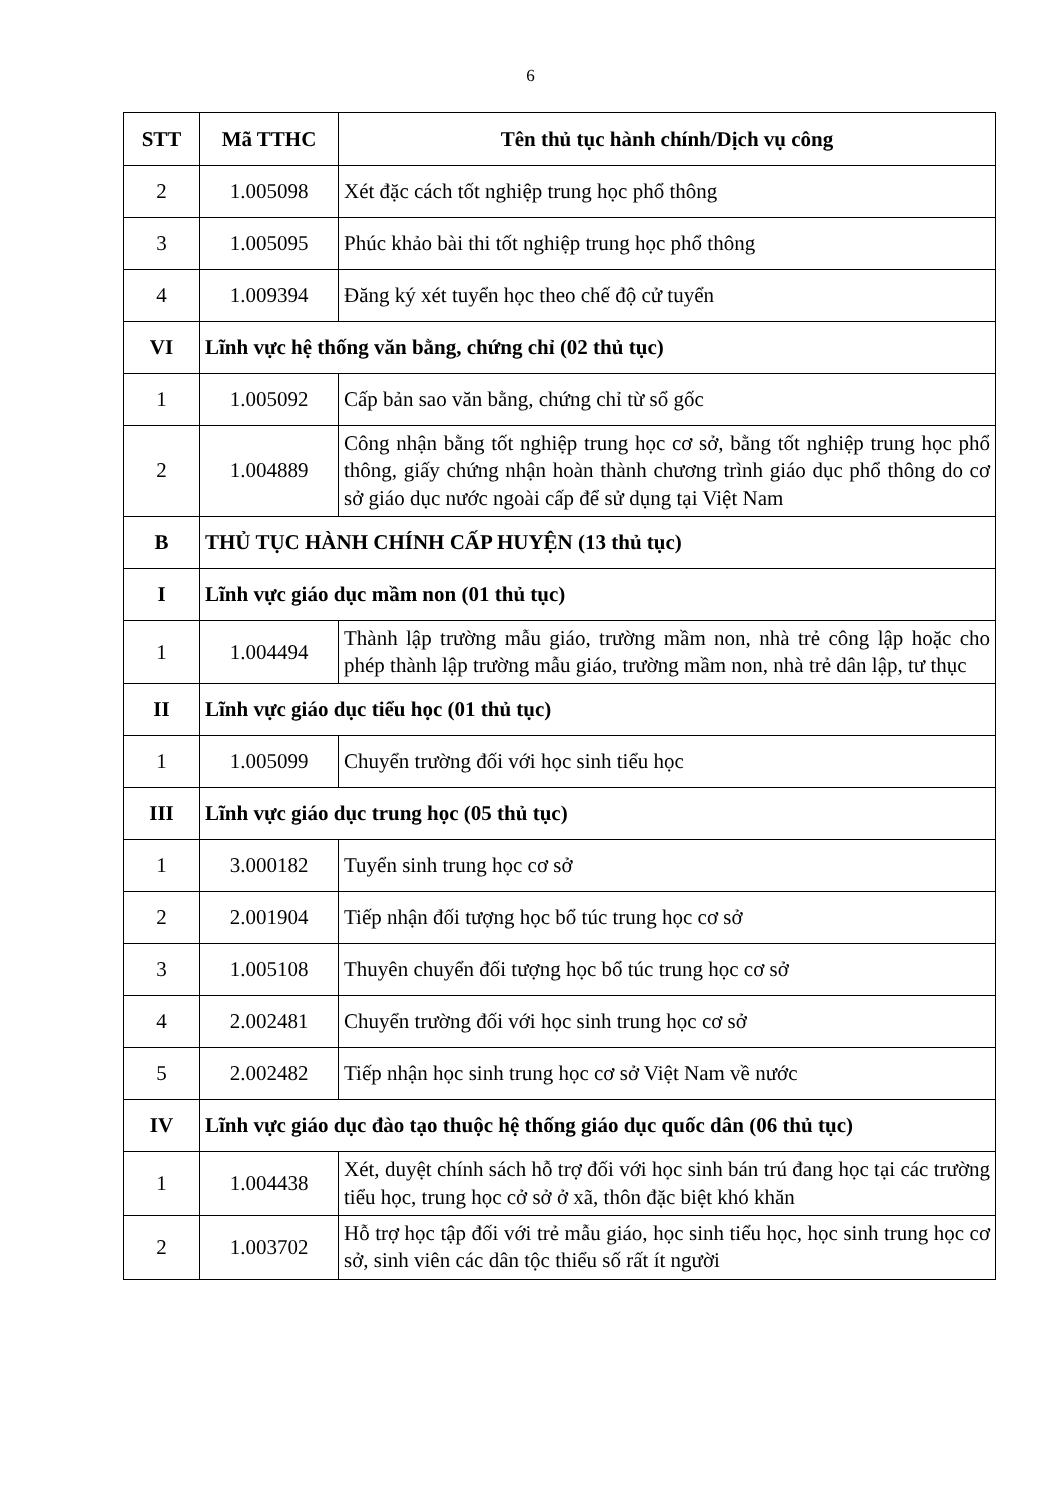6
| STT | Mã TTHC | Tên thủ tục hành chính/Dịch vụ công |
| --- | --- | --- |
| 2 | 1.005098 | Xét đặc cách tốt nghiệp trung học phổ thông |
| 3 | 1.005095 | Phúc khảo bài thi tốt nghiệp trung học phổ thông |
| 4 | 1.009394 | Đăng ký xét tuyển học theo chế độ cử tuyển |
| VI | Lĩnh vực hệ thống văn bằng, chứng chỉ (02 thủ tục) | |
| 1 | 1.005092 | Cấp bản sao văn bằng, chứng chỉ từ sổ gốc |
| 2 | 1.004889 | Công nhận bằng tốt nghiệp trung học cơ sở, bằng tốt nghiệp trung học phổ thông, giấy chứng nhận hoàn thành chương trình giáo dục phổ thông do cơ sở giáo dục nước ngoài cấp để sử dụng tại Việt Nam |
| B | THỦ TỤC HÀNH CHÍNH CẤP HUYỆN (13 thủ tục) | |
| I | Lĩnh vực giáo dục mầm non (01 thủ tục) | |
| 1 | 1.004494 | Thành lập trường mẫu giáo, trường mầm non, nhà trẻ công lập hoặc cho phép thành lập trường mẫu giáo, trường mầm non, nhà trẻ dân lập, tư thục |
| II | Lĩnh vực giáo dục tiểu học (01 thủ tục) | |
| 1 | 1.005099 | Chuyển trường đối với học sinh tiểu học |
| III | Lĩnh vực giáo dục trung học (05 thủ tục) | |
| 1 | 3.000182 | Tuyển sinh trung học cơ sở |
| 2 | 2.001904 | Tiếp nhận đối tượng học bổ túc trung học cơ sở |
| 3 | 1.005108 | Thuyên chuyển đối tượng học bổ túc trung học cơ sở |
| 4 | 2.002481 | Chuyển trường đối với học sinh trung học cơ sở |
| 5 | 2.002482 | Tiếp nhận học sinh trung học cơ sở Việt Nam về nước |
| IV | Lĩnh vực giáo dục đào tạo thuộc hệ thống giáo dục quốc dân (06 thủ tục) | |
| 1 | 1.004438 | Xét, duyệt chính sách hỗ trợ đối với học sinh bán trú đang học tại các trường tiểu học, trung học cở sở ở xã, thôn đặc biệt khó khăn |
| 2 | 1.003702 | Hỗ trợ học tập đối với trẻ mẫu giáo, học sinh tiểu học, học sinh trung học cơ sở, sinh viên các dân tộc thiểu số rất ít người |